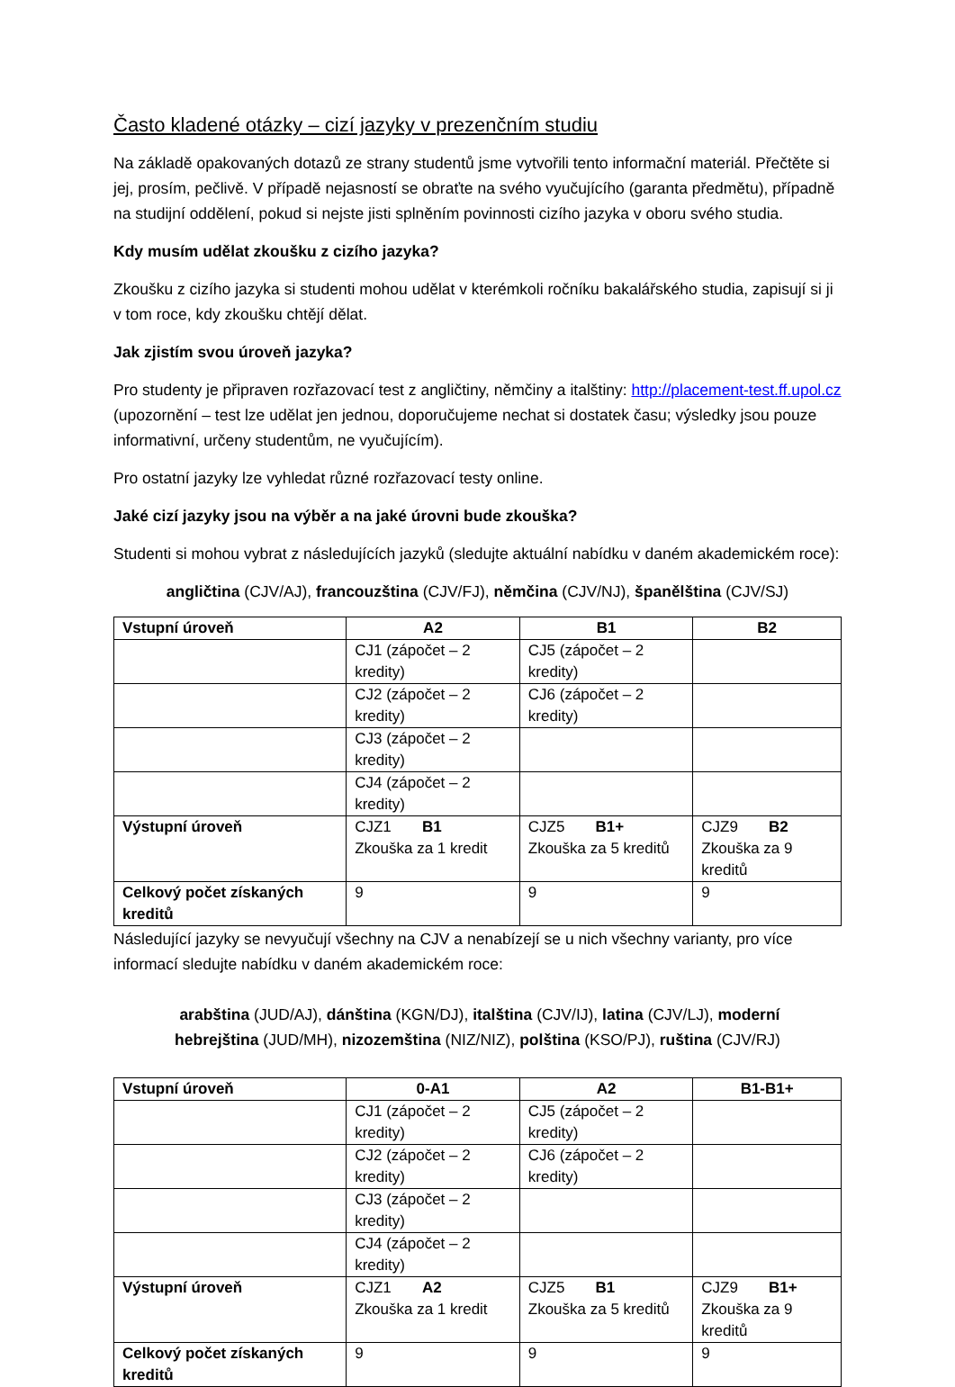Často kladené otázky – cizí jazyky v prezenčním studiu
Na základě opakovaných dotazů ze strany studentů jsme vytvořili tento informační materiál. Přečtěte si jej, prosím, pečlivě. V případě nejasností se obraťte na svého vyučujícího (garanta předmětu), případně na studijní oddělení, pokud si nejste jisti splněním povinnosti cizího jazyka v oboru svého studia.
Kdy musím udělat zkoušku z cizího jazyka?
Zkoušku z cizího jazyka si studenti mohou udělat v kterémkoli ročníku bakalářského studia, zapisují si ji v tom roce, kdy zkoušku chtějí dělat.
Jak zjistím svou úroveň jazyka?
Pro studenty je připraven rozřazovací test z angličtiny, němčiny a italštiny: http://placement-test.ff.upol.cz (upozornění – test lze udělat jen jednou, doporučujeme nechat si dostatek času; výsledky jsou pouze informativní, určeny studentům, ne vyučujícím).
Pro ostatní jazyky lze vyhledat různé rozřazovací testy online.
Jaké cizí jazyky jsou na výběr a na jaké úrovni bude zkouška?
Studenti si mohou vybrat z následujících jazyků (sledujte aktuální nabídku v daném akademickém roce):
angličtina (CJV/AJ), francouzština (CJV/FJ), němčina (CJV/NJ), španělština (CJV/SJ)
| Vstupní úroveň | A2 | B1 | B2 |
| --- | --- | --- | --- |
| | CJ1 (zápočet – 2 kredity) | CJ5 (zápočet – 2 kredity) | |
| | CJ2 (zápočet – 2 kredity) | CJ6 (zápočet – 2 kredity) | |
| | CJ3 (zápočet – 2 kredity) | | |
| | CJ4 (zápočet – 2 kredity) | | |
| Výstupní úroveň | CJZ1 B1 Zkouška za 1 kredit | CJZ5 B1+ Zkouška za 5 kreditů | CJZ9 B2 Zkouška za 9 kreditů |
| Celkový počet získaných kreditů | 9 | 9 | 9 |
Následující jazyky se nevyučují všechny na CJV a nenabízejí se u nich všechny varianty, pro více informací sledujte nabídku v daném akademickém roce:
arabština (JUD/AJ), dánština (KGN/DJ), italština (CJV/IJ), latina (CJV/LJ), moderní hebrejština (JUD/MH), nizozemština (NIZ/NIZ), polština (KSO/PJ), ruština (CJV/RJ)
| Vstupní úroveň | 0-A1 | A2 | B1-B1+ |
| --- | --- | --- | --- |
| | CJ1 (zápočet – 2 kredity) | CJ5 (zápočet – 2 kredity) | |
| | CJ2 (zápočet – 2 kredity) | CJ6 (zápočet – 2 kredity) | |
| | CJ3 (zápočet – 2 kredity) | | |
| | CJ4 (zápočet – 2 kredity) | | |
| Výstupní úroveň | CJZ1 A2 Zkouška za 1 kredit | CJZ5 B1 Zkouška za 5 kreditů | CJZ9 B1+ Zkouška za 9 kreditů |
| Celkový počet získaných kreditů | 9 | 9 | 9 |